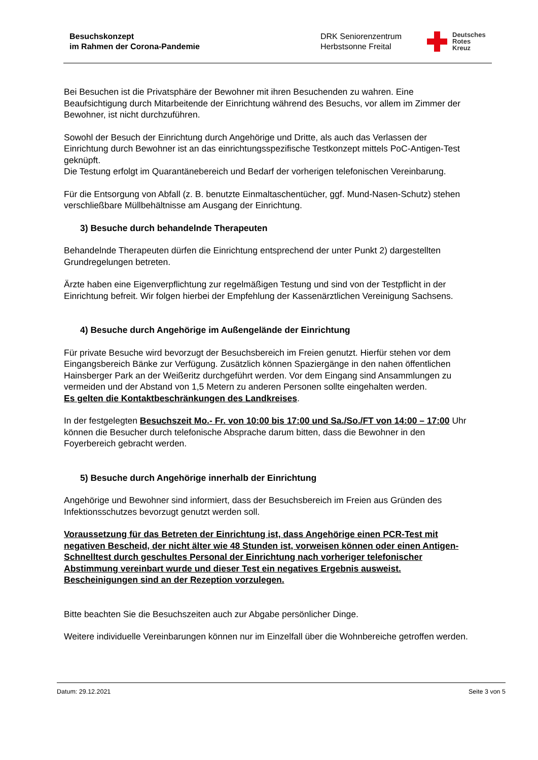Besuchskonzept
im Rahmen der Corona-Pandemie
DRK Seniorenzentrum
Herbstsonne Freital
Deutsches
Rotes
Kreuz
Bei Besuchen ist die Privatsphäre der Bewohner mit ihren Besuchenden zu wahren. Eine Beaufsichtigung durch Mitarbeitende der Einrichtung während des Besuchs, vor allem im Zimmer der Bewohner, ist nicht durchzuführen.
Sowohl der Besuch der Einrichtung durch Angehörige und Dritte, als auch das Verlassen der Einrichtung durch Bewohner ist an das einrichtungsspezifische Testkonzept mittels PoC-Antigen-Test geknüpft.
Die Testung erfolgt im Quarantänebereich und Bedarf der vorherigen telefonischen Vereinbarung.
Für die Entsorgung von Abfall (z. B. benutzte Einmaltaschentücher, ggf. Mund-Nasen-Schutz) stehen verschließbare Müllbehältnisse am Ausgang der Einrichtung.
3) Besuche durch behandelnde Therapeuten
Behandelnde Therapeuten dürfen die Einrichtung entsprechend der unter Punkt 2) dargestellten Grundregelungen betreten.
Ärzte haben eine Eigenverpflichtung zur regelmäßigen Testung und sind von der Testpflicht in der Einrichtung befreit. Wir folgen hierbei der Empfehlung der Kassenärztlichen Vereinigung Sachsens.
4) Besuche durch Angehörige im Außengelände der Einrichtung
Für private Besuche wird bevorzugt der Besuchsbereich im Freien genutzt. Hierfür stehen vor dem Eingangsbereich Bänke zur Verfügung. Zusätzlich können Spaziergänge in den nahen öffentlichen Hainsberger Park an der Weißeritz durchgeführt werden. Vor dem Eingang sind Ansammlungen zu vermeiden und der Abstand von 1,5 Metern zu anderen Personen sollte eingehalten werden.
Es gelten die Kontaktbeschränkungen des Landkreises.
In der festgelegten Besuchszeit Mo.- Fr. von 10:00 bis 17:00 und Sa./So./FT von 14:00 – 17:00 Uhr können die Besucher durch telefonische Absprache darum bitten, dass die Bewohner in den Foyerbereich gebracht werden.
5) Besuche durch Angehörige innerhalb der Einrichtung
Angehörige und Bewohner sind informiert, dass der Besuchsbereich im Freien aus Gründen des Infektionsschutzes bevorzugt genutzt werden soll.
Voraussetzung für das Betreten der Einrichtung ist, dass Angehörige einen PCR-Test mit negativen Bescheid, der nicht älter wie 48 Stunden ist, vorweisen können oder einen Antigen-Schnelltest durch geschultes Personal der Einrichtung nach vorheriger telefonischer Abstimmung vereinbart wurde und dieser Test ein negatives Ergebnis ausweist.
Bescheinigungen sind an der Rezeption vorzulegen.
Bitte beachten Sie die Besuchszeiten auch zur Abgabe persönlicher Dinge.
Weitere individuelle Vereinbarungen können nur im Einzelfall über die Wohnbereiche getroffen werden.
Datum: 29.12.2021 Seite 3 von 5